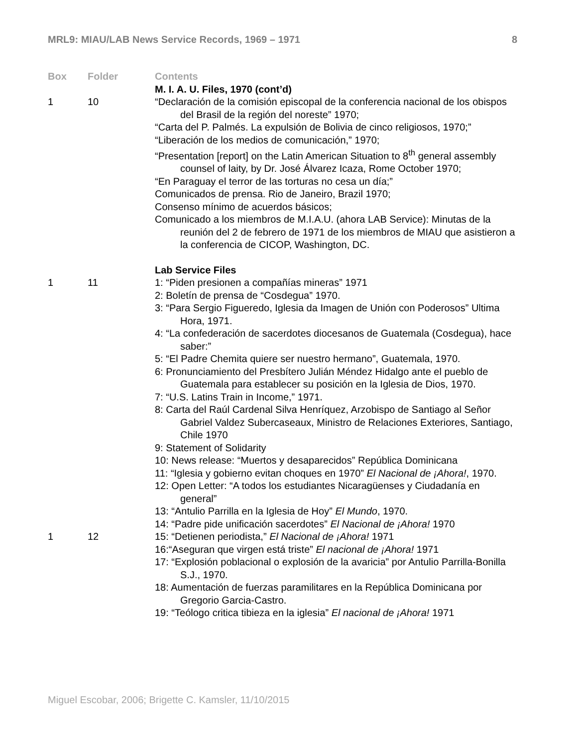MRL9: MIAU/LAB News Service Records, 1969 – 1971 8
| Box | Folder | Contents |
| --- | --- | --- |
| | | M. I. A. U. Files, 1970 (cont’d) |
| 1 | 10 | “Declaración de la comisión episcopal de la conferencia nacional de los obispos del Brasil de la región del noreste” 1970; “Carta del P. Palmés. La expulsión de Bolivia de cinco religiosos, 1970;” “Liberación de los medios de comunicación,” 1970; “Presentation [report] on the Latin American Situation to 8<sup>th</sup> general assembly counsel of laity, by Dr. José Álvarez Icaza, Rome October 1970; “En Paraguay el terror de las torturas no cesa un día;” Comunicados de prensa. Rio de Janeiro, Brazil 1970; Consenso mínimo de acuerdos básicos; Comunicado a los miembros de M.I.A.U. (ahora LAB Service): Minutas de la reunión del 2 de febrero de 1971 de los miembros de MIAU que asistieron a la conferencia de CICOP, Washington, DC. |
| | | Lab Service Files |
| 1 | 11 | 1: “Piden presionen a compañías mineras” 1971 2: Boletín de prensa de “Cosdegua” 1970. 3: “Para Sergio Figueredo, Iglesia da Imagen de Unión con Poderosos” Ultima Hora, 1971. 4: “La confederación de sacerdotes diocesanos de Guatemala (Cosdegua), hace saber:” 5: “El Padre Chemita quiere ser nuestro hermano”, Guatemala, 1970. 6: Pronunciamiento del Presbítero Julián Méndez Hidalgo ante el pueblo de Guatemala para establecer su posición en la Iglesia de Dios, 1970. 7: “U.S. Latins Train in Income,” 1971. 8: Carta del Raúl Cardenal Silva Henríquez, Arzobispo de Santiago al Señor Gabriel Valdez Subercaseaux, Ministro de Relaciones Exteriores, Santiago, Chile 1970 9: Statement of Solidarity 10: News release: “Muertos y desaparecidos” República Dominicana 11: “Iglesia y gobierno evitan choques en 1970” El Nacional de ¡Ahora! , 1970. 12: Open Letter: “A todos los estudiantes Nicaragüenses y Ciudadanía en general” 13: “Antulio Parrilla en la Iglesia de Hoy” El Mundo , 1970. 14: “Padre pide unificación sacerdotes” El Nacional de ¡Ahora! 1970 |
| 1 | 12 | 15: “Detienen periodista,” El Nacional de ¡Ahora! 1971 16:“Aseguran que virgen está triste” El nacional de ¡Ahora! 1971 17: “Explosión poblacional o explosión de la avaricia” por Antulio Parrilla-Bonilla S.J., 1970. 18: Aumentación de fuerzas paramilitares en la República Dominicana por Gregorio Garcia-Castro. 19: “Teólogo critica tibieza en la iglesia” El nacional de ¡Ahora! 1971 |
Miguel Escobar, 2006; Brigette C. Kamsler, 11/10/2015